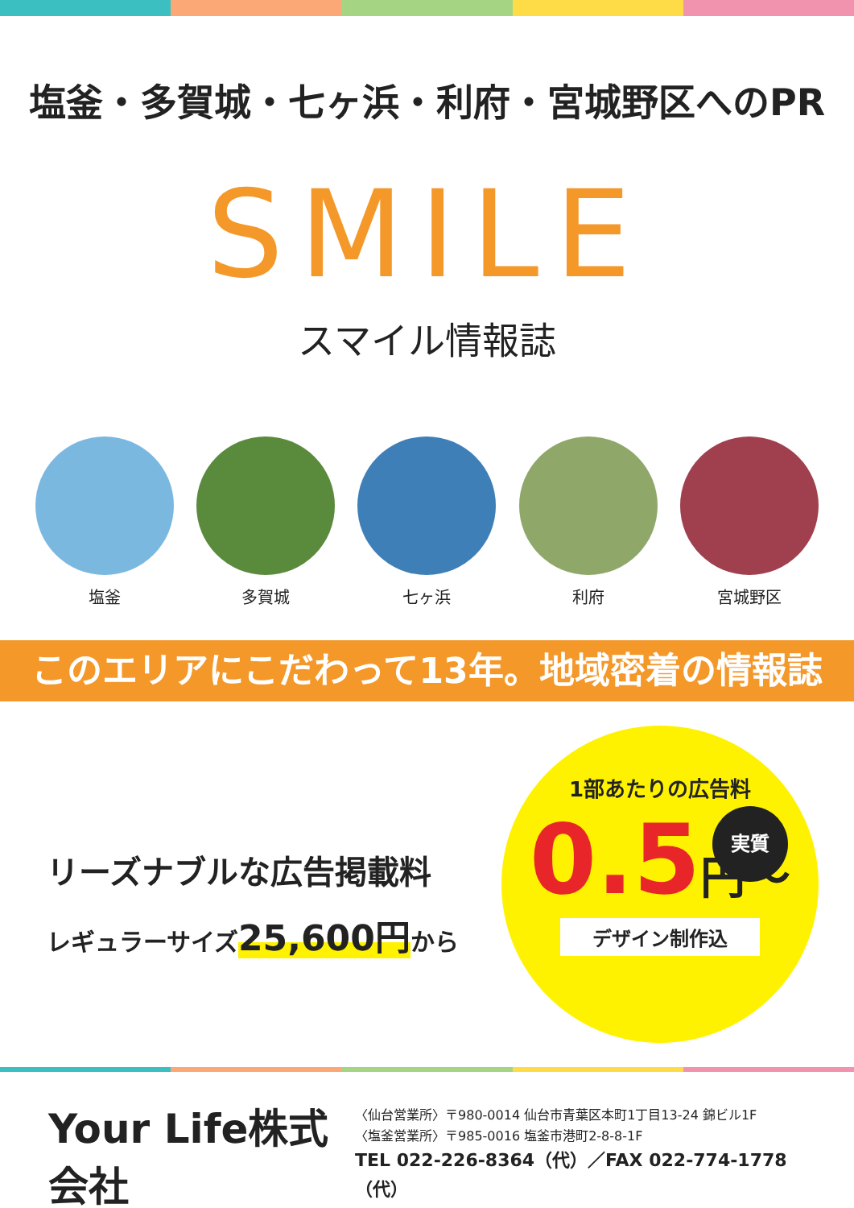塩釜・多賀城・七ヶ浜・利府・宮城野区へのPR
SMILE
スマイル情報誌
塩釜 多賀城 七ヶ浜 利府 宮城野区
このエリアにこだわって13年。地域密着の情報誌
リーズナブルな広告掲載料
レギュラーサイズ25,600円から
1部あたりの広告料
実質
0.5円～
デザイン制作込
Your Life株式会社
〈仙台営業所〉〒980-0014 仙台市青葉区本町1丁目13-24 錦ビル1F
〈塩釜営業所〉〒985-0016 塩釜市港町2-8-8-1F
TEL 022-226-8364（代）／FAX 022-774-1778（代）